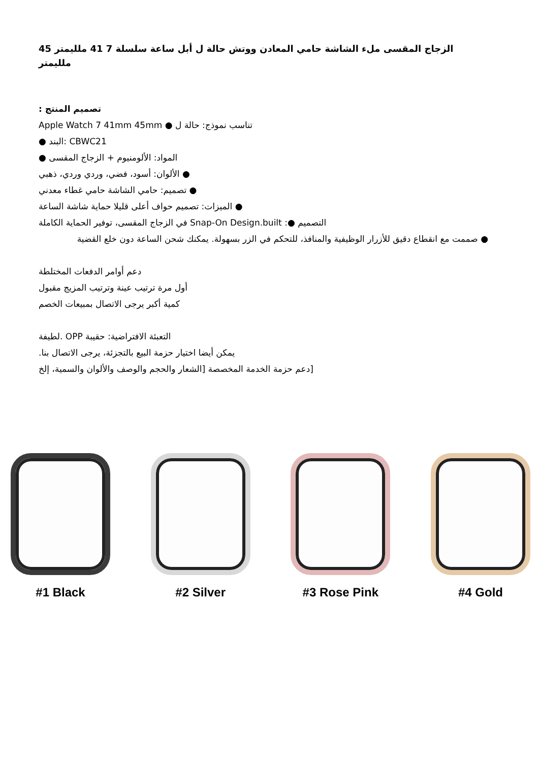الزجاج المقسى ملء الشاشة حامي المعادن ووتش حالة ل أبل ساعة سلسلة 7 41 ملليمتر 45 ملليمتر
تصميم المنتج :
Apple Watch 7 41mm 45mm ● تناسب نموذج: حالة ل
● البند: CBWC21
المواد: الألومنيوم + الزجاج المقسى ●
● الألوان: أسود، فضي، وردي وردي، ذهبي
● تصميم: حامي الشاشة حامي غطاء معدني
● الميزات: تصميم حواف أعلى قليلا حماية شاشة الساعة
في الزجاج المقسى، توفير الحماية الكاملة Snap-On Design.built :● التصميم
● صممت مع انقطاع دقيق للأزرار الوظيفية والمنافذ، للتحكم في الزر بسهولة. يمكنك شحن الساعة دون خلع القضية
دعم أوامر الدفعات المختلطة
أول مرة ترتيب عينة وترتيب المزيج مقبول
كمية أكبر يرجى الاتصال بمبيعات الخصم
لطيفة. OPP التعبئة الافتراضية: حقيبة
يمكن أيضا اختيار حزمة البيع بالتجزئة، يرجى الاتصال بنا.
[دعم حزمة الخدمة المخصصة [الشعار والحجم والوصف والألوان والسمية، إلخ
#1 Black #2 Silver #3 Rose Pink #4 Gold